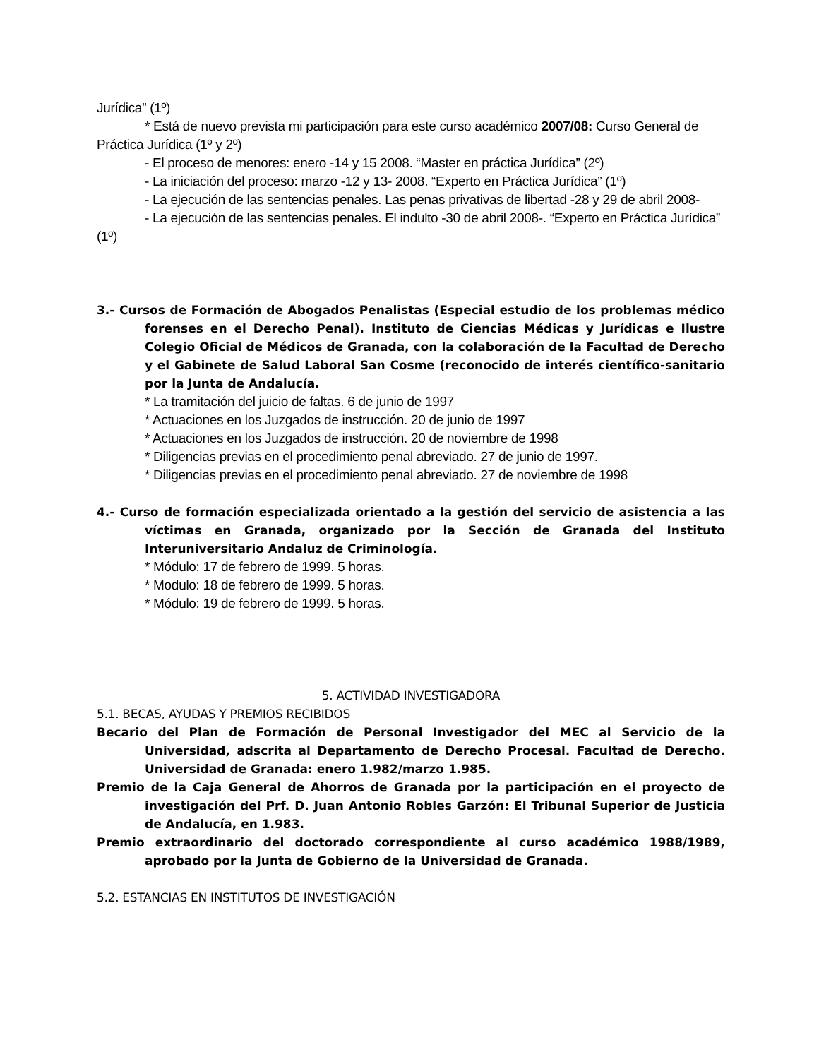Jurídica” (1º)
* Está de nuevo prevista mi participación para este curso académico 2007/08: Curso General de Práctica Jurídica (1º y 2º)
- El proceso de menores: enero -14 y 15 2008. “Master en práctica Jurídica” (2º)
- La iniciación del proceso: marzo -12 y 13- 2008. “Experto en Práctica Jurídica” (1º)
- La ejecución de las sentencias penales. Las penas privativas de libertad -28 y 29 de abril 2008-
- La ejecución de las sentencias penales. El indulto -30 de abril 2008-. “Experto en Práctica Jurídica” (1º)
3.- Cursos de Formación de Abogados Penalistas (Especial estudio de los problemas médico forenses en el Derecho Penal). Instituto de Ciencias Médicas y Jurídicas e Ilustre Colegio Oficial de Médicos de Granada, con la colaboración de la Facultad de Derecho y el Gabinete de Salud Laboral San Cosme (reconocido de interés científico-sanitario por la Junta de Andalucía.
* La tramitación del juicio de faltas. 6 de junio de 1997
* Actuaciones en los Juzgados de instrucción. 20 de junio de 1997
* Actuaciones en los Juzgados de instrucción. 20 de noviembre de 1998
* Diligencias previas en el procedimiento penal abreviado. 27 de junio de 1997.
* Diligencias previas en el procedimiento penal abreviado. 27 de noviembre de 1998
4.- Curso de formación especializada orientado a la gestión del servicio de asistencia a las víctimas en Granada, organizado por la Sección de Granada del Instituto Interuniversitario Andaluz de Criminología.
* Módulo: 17 de febrero de 1999. 5 horas.
* Modulo: 18 de febrero de 1999. 5 horas.
* Módulo: 19 de febrero de 1999. 5 horas.
5. ACTIVIDAD INVESTIGADORA
5.1. BECAS, AYUDAS Y PREMIOS RECIBIDOS
Becario del Plan de Formación de Personal Investigador del MEC al Servicio de la Universidad, adscrita al Departamento de Derecho Procesal. Facultad de Derecho. Universidad de Granada: enero 1.982/marzo 1.985.
Premio de la Caja General de Ahorros de Granada por la participación en el proyecto de investigación del Prf. D. Juan Antonio Robles Garzón: El Tribunal Superior de Justicia de Andalucía, en 1.983.
Premio extraordinario del doctorado correspondiente al curso académico 1988/1989, aprobado por la Junta de Gobierno de la Universidad de Granada.
5.2. ESTANCIAS EN INSTITUTOS DE INVESTIGACIÓN